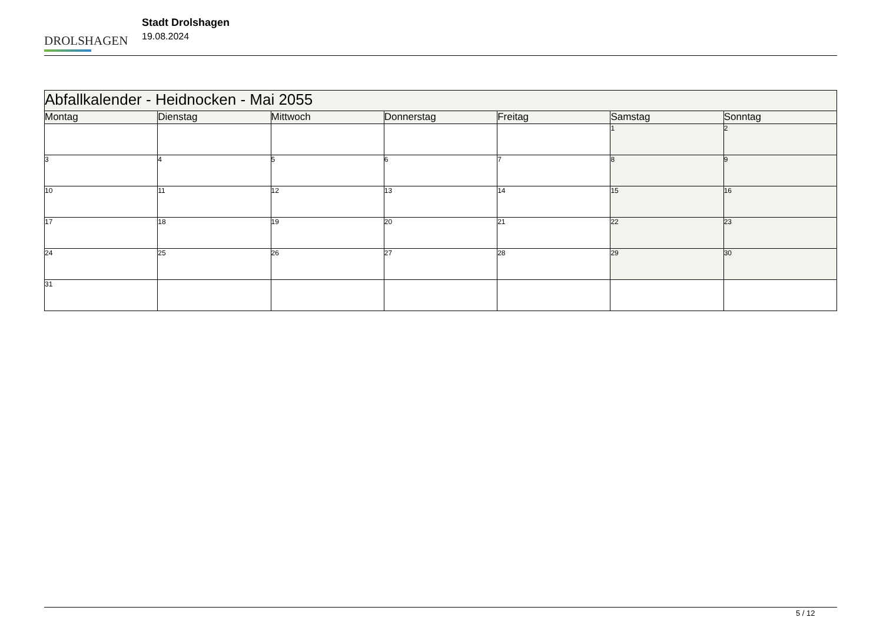DROLSHAGEN
Stadt Drolshagen
19.08.2024
| Abfallkalender - Heidnocken - Mai 2055 | | | | | | |
| --- | --- | --- | --- | --- | --- | --- |
| Montag | Dienstag | Mittwoch | Donnerstag | Freitag | Samstag | Sonntag |
| | | | | | 1 | 2 |
| 3 | 4 | 5 | 6 | 7 | 8 | 9 |
| 10 | 11 | 12 | 13 | 14 | 15 | 16 |
| 17 | 18 | 19 | 20 | 21 | 22 | 23 |
| 24 | 25 | 26 | 27 | 28 | 29 | 30 |
| 31 | | | | | | |
5 / 12